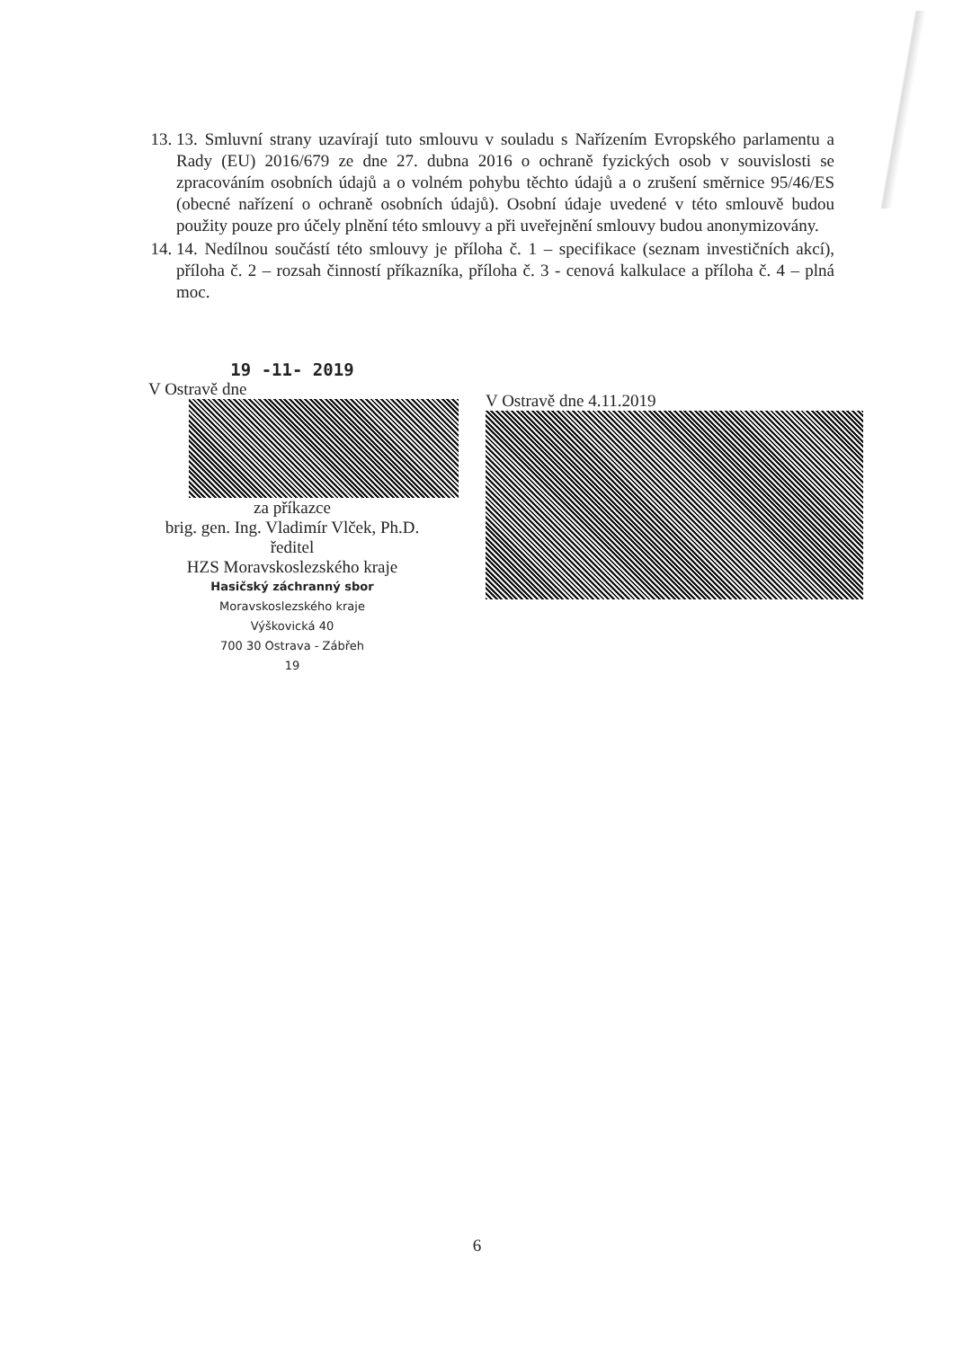13. 13. Smluvní strany uzavírají tuto smlouvu v souladu s Nařízením Evropského parlamentu a Rady (EU) 2016/679 ze dne 27. dubna 2016 o ochraně fyzických osob v souvislosti se zpracováním osobních údajů a o volném pohybu těchto údajů a o zrušení směrnice 95/46/ES (obecné nařízení o ochraně osobních údajů). Osobní údaje uvedené v této smlouvě budou použity pouze pro účely plnění této smlouvy a při uveřejnění smlouvy budou anonymizovány.
14. 14. Nedílnou součástí této smlouvy je příloha č. 1 – specifikace (seznam investičních akcí), příloha č. 2 – rozsah činností příkazníka, příloha č. 3 - cenová kalkulace a příloha č. 4 – plná moc.
19 -11- 2019
V Ostravě dne
za příkazce
brig. gen. Ing. Vladimír Vlček, Ph.D.
ředitel
HZS Moravskoslezského kraje
Hasičský záchranný sbor
Moravskoslezského kraje
Výškovická 40
700 30 Ostrava - Zábřeh
19
V Ostravě dne 4.11.2019
6